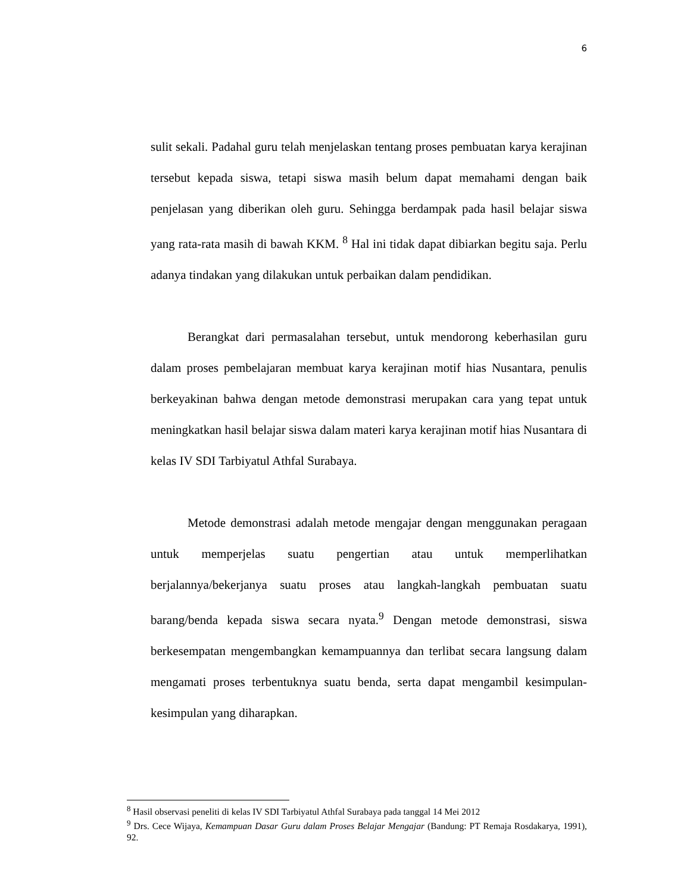6
sulit sekali. Padahal guru telah menjelaskan tentang proses pembuatan karya kerajinan tersebut kepada siswa, tetapi siswa masih belum dapat memahami dengan baik penjelasan yang diberikan oleh guru. Sehingga berdampak pada hasil belajar siswa yang rata-rata masih di bawah KKM. <sup>8</sup> Hal ini tidak dapat dibiarkan begitu saja. Perlu adanya tindakan yang dilakukan untuk perbaikan dalam pendidikan.
Berangkat dari permasalahan tersebut, untuk mendorong keberhasilan guru dalam proses pembelajaran membuat karya kerajinan motif hias Nusantara, penulis berkeyakinan bahwa dengan metode demonstrasi merupakan cara yang tepat untuk meningkatkan hasil belajar siswa dalam materi karya kerajinan motif hias Nusantara di kelas IV SDI Tarbiyatul Athfal Surabaya.
Metode demonstrasi adalah metode mengajar dengan menggunakan peragaan untuk memperjelas suatu pengertian atau untuk memperlihatkan berjalannya/bekerjanya suatu proses atau langkah-langkah pembuatan suatu barang/benda kepada siswa secara nyata.<sup>9</sup> Dengan metode demonstrasi, siswa berkesempatan mengembangkan kemampuannya dan terlibat secara langsung dalam mengamati proses terbentuknya suatu benda, serta dapat mengambil kesimpulan-kesimpulan yang diharapkan.
<sup>8</sup> Hasil observasi peneliti di kelas IV SDI Tarbiyatul Athfal Surabaya pada tanggal 14 Mei 2012
<sup>9</sup> Drs. Cece Wijaya, Kemampuan Dasar Guru dalam Proses Belajar Mengajar (Bandung: PT Remaja Rosdakarya, 1991), 92.